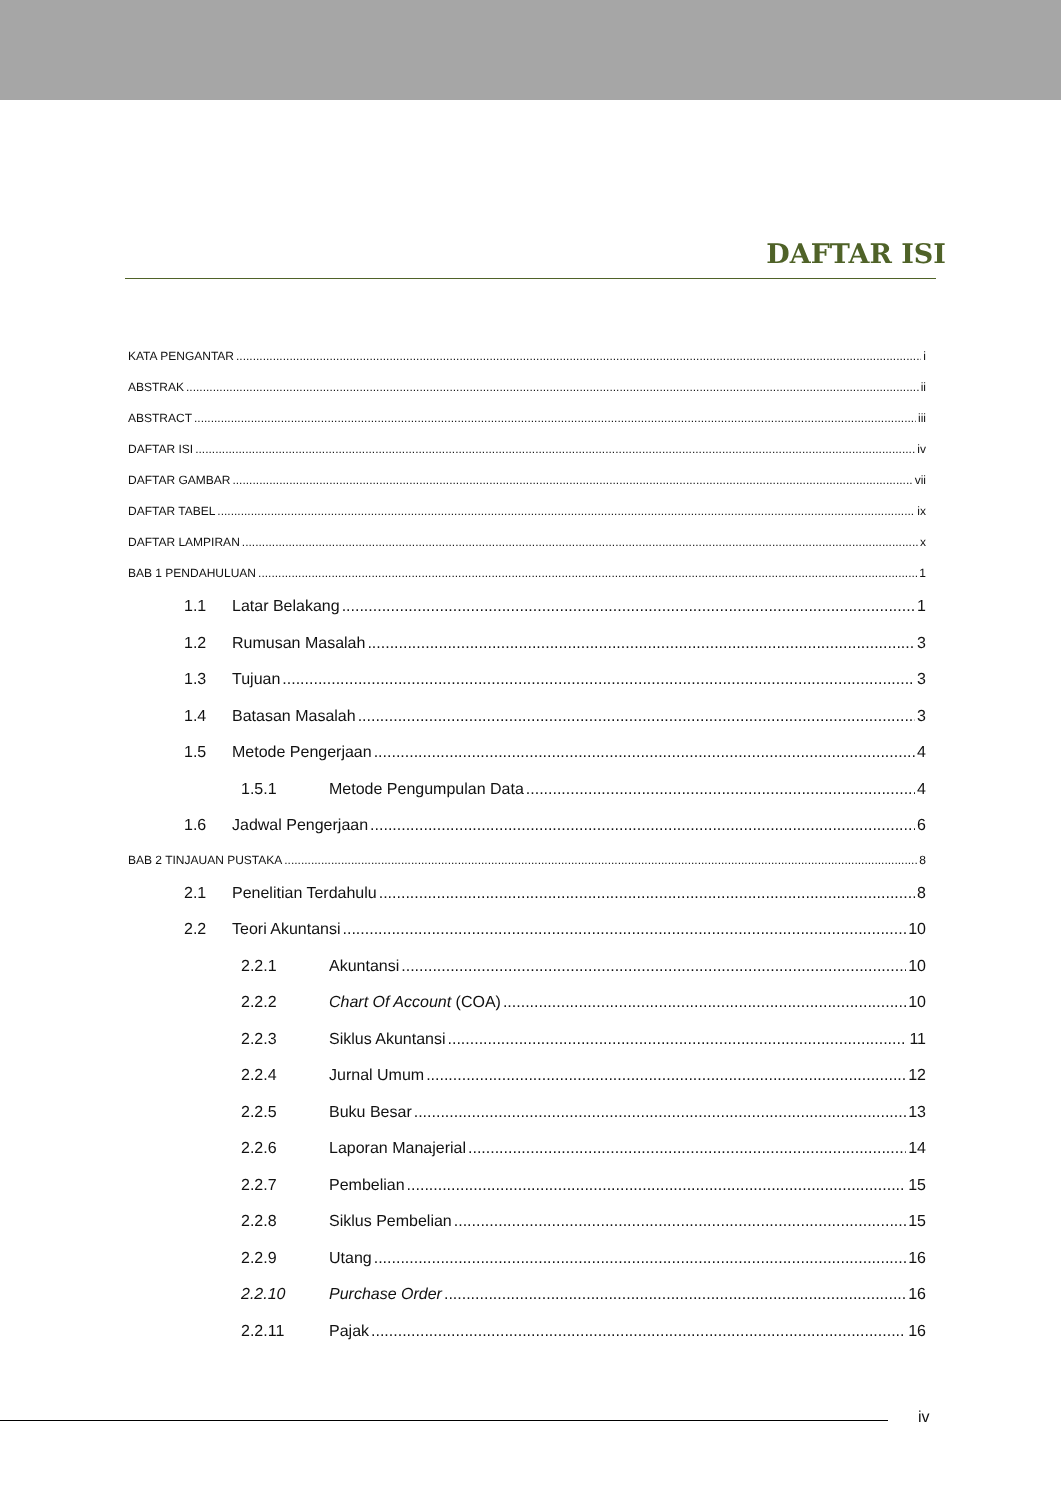DAFTAR ISI
KATA PENGANTAR i
ABSTRAK ii
ABSTRACT iii
DAFTAR ISI iv
DAFTAR GAMBAR vii
DAFTAR TABEL ix
DAFTAR LAMPIRAN x
BAB 1 PENDAHULUAN 1
1.1 Latar Belakang 1
1.2 Rumusan Masalah 3
1.3 Tujuan 3
1.4 Batasan Masalah 3
1.5 Metode Pengerjaan 4
1.5.1 Metode Pengumpulan Data 4
1.6 Jadwal Pengerjaan 6
BAB 2 TINJAUAN PUSTAKA 8
2.1 Penelitian Terdahulu 8
2.2 Teori Akuntansi 10
2.2.1 Akuntansi 10
2.2.2 Chart Of Account (COA) 10
2.2.3 Siklus Akuntansi 11
2.2.4 Jurnal Umum 12
2.2.5 Buku Besar 13
2.2.6 Laporan Manajerial 14
2.2.7 Pembelian 15
2.2.8 Siklus Pembelian 15
2.2.9 Utang 16
2.2.10 Purchase Order 16
2.2.11 Pajak 16
iv